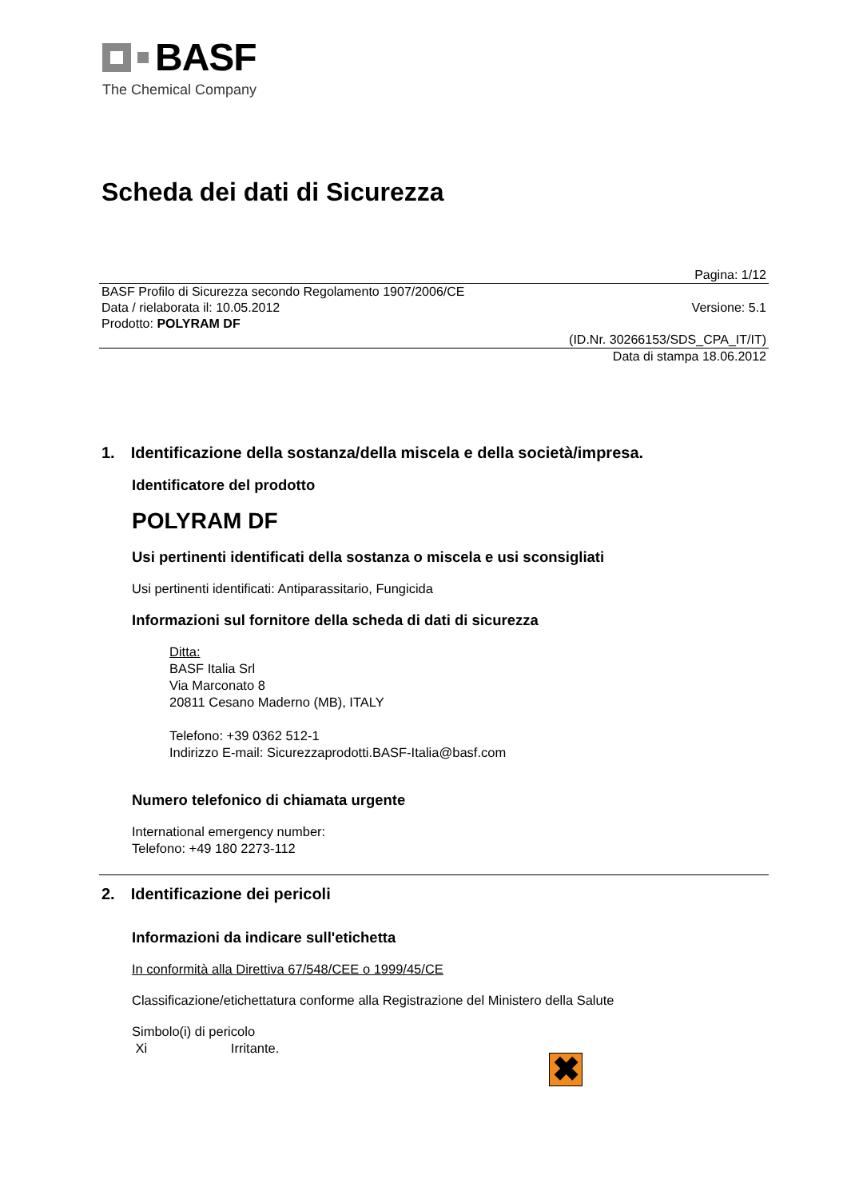BASF
The Chemical Company
Scheda dei dati di Sicurezza
Pagina: 1/12
BASF Profilo di Sicurezza secondo Regolamento 1907/2006/CE
Data / rielaborata il: 10.05.2012 Versione: 5.1
Prodotto: POLYRAM DF
(ID.Nr. 30266153/SDS_CPA_IT/IT)
Data di stampa 18.06.2012
1. Identificazione della sostanza/della miscela e della società/impresa.
Identificatore del prodotto
POLYRAM DF
Usi pertinenti identificati della sostanza o miscela e usi sconsigliati
Usi pertinenti identificati: Antiparassitario, Fungicida
Informazioni sul fornitore della scheda di dati di sicurezza
Ditta:
BASF Italia Srl
Via Marconato 8
20811 Cesano Maderno (MB), ITALY
Telefono: +39 0362 512-1
Indirizzo E-mail: Sicurezzaprodotti.BASF-Italia@basf.com
Numero telefonico di chiamata urgente
International emergency number:
Telefono: +49 180 2273-112
2. Identificazione dei pericoli
Informazioni da indicare sull'etichetta
In conformità alla Direttiva 67/548/CEE o 1999/45/CE
Classificazione/etichettatura conforme alla Registrazione del Ministero della Salute
Simbolo(i) di pericolo
Xi Irritante.
✖